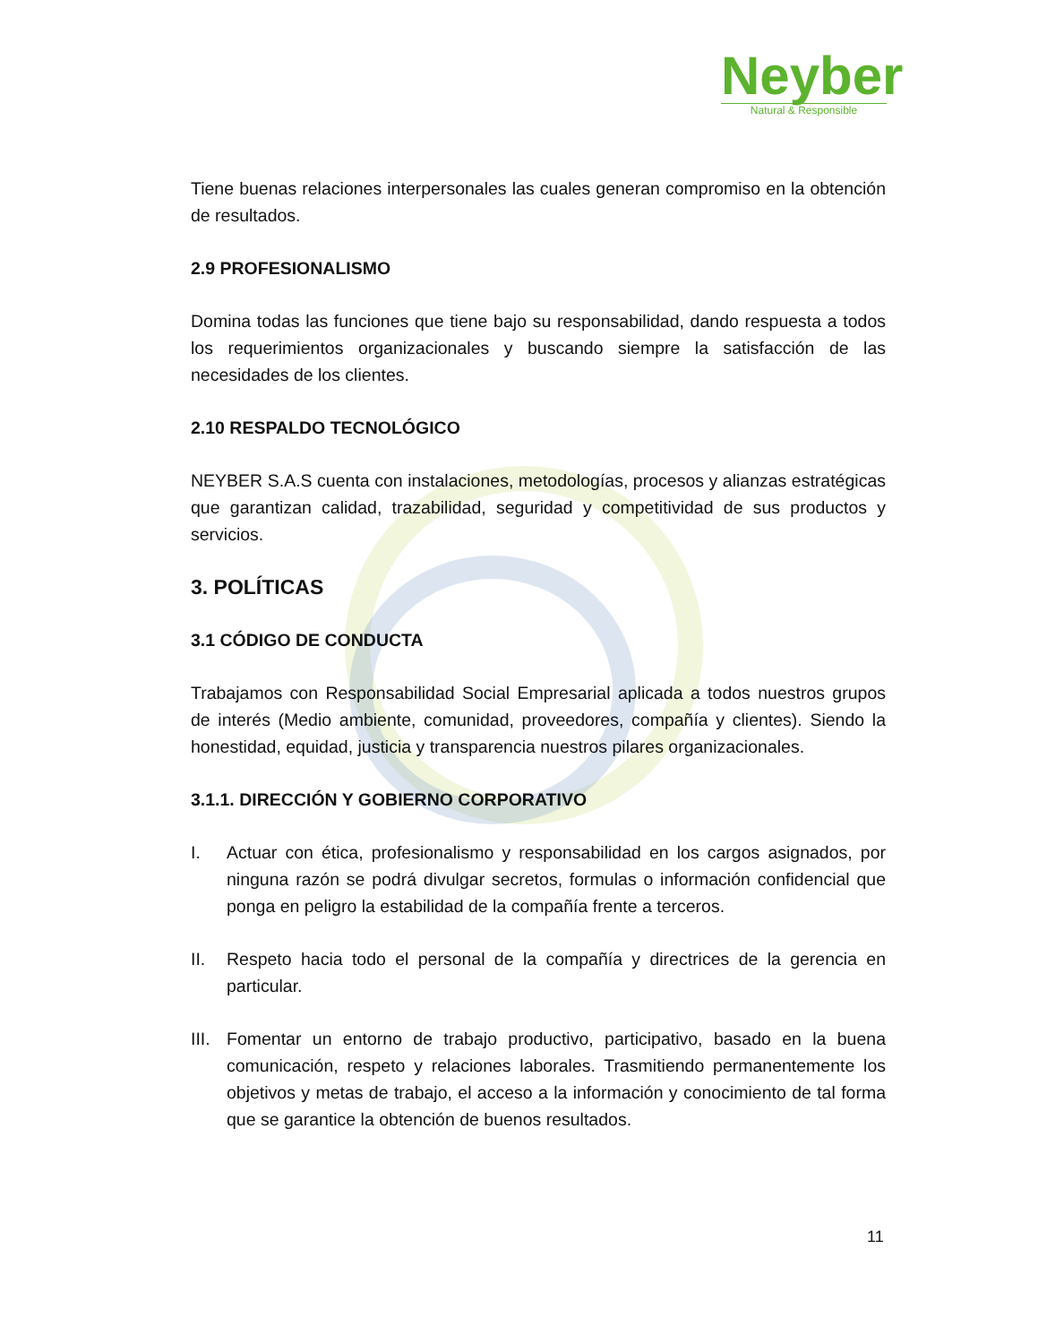Neyber
Natural & Responsible
Tiene buenas relaciones interpersonales las cuales generan compromiso en la obtención de resultados.
2.9 PROFESIONALISMO
Domina todas las funciones que tiene bajo su responsabilidad, dando respuesta a todos los requerimientos organizacionales y buscando siempre la satisfacción de las necesidades de los clientes.
2.10 RESPALDO TECNOLÓGICO
NEYBER S.A.S cuenta con instalaciones, metodologías, procesos y alianzas estratégicas que garantizan calidad, trazabilidad, seguridad y competitividad de sus productos y servicios.
3. POLÍTICAS
3.1 CÓDIGO DE CONDUCTA
Trabajamos con Responsabilidad Social Empresarial aplicada a todos nuestros grupos de interés (Medio ambiente, comunidad, proveedores, compañía y clientes). Siendo la honestidad, equidad, justicia y transparencia nuestros pilares organizacionales.
3.1.1. DIRECCIÓN Y GOBIERNO CORPORATIVO
I. Actuar con ética, profesionalismo y responsabilidad en los cargos asignados, por ninguna razón se podrá divulgar secretos, formulas o información confidencial que ponga en peligro la estabilidad de la compañía frente a terceros.
II. Respeto hacia todo el personal de la compañía y directrices de la gerencia en particular.
III.
Fomentar un entorno de trabajo productivo, participativo, basado en la buena comunicación, respeto y relaciones laborales. Trasmitiendo permanentemente los objetivos y metas de trabajo, el acceso a la información y conocimiento de tal forma que se garantice la obtención de buenos resultados.
11